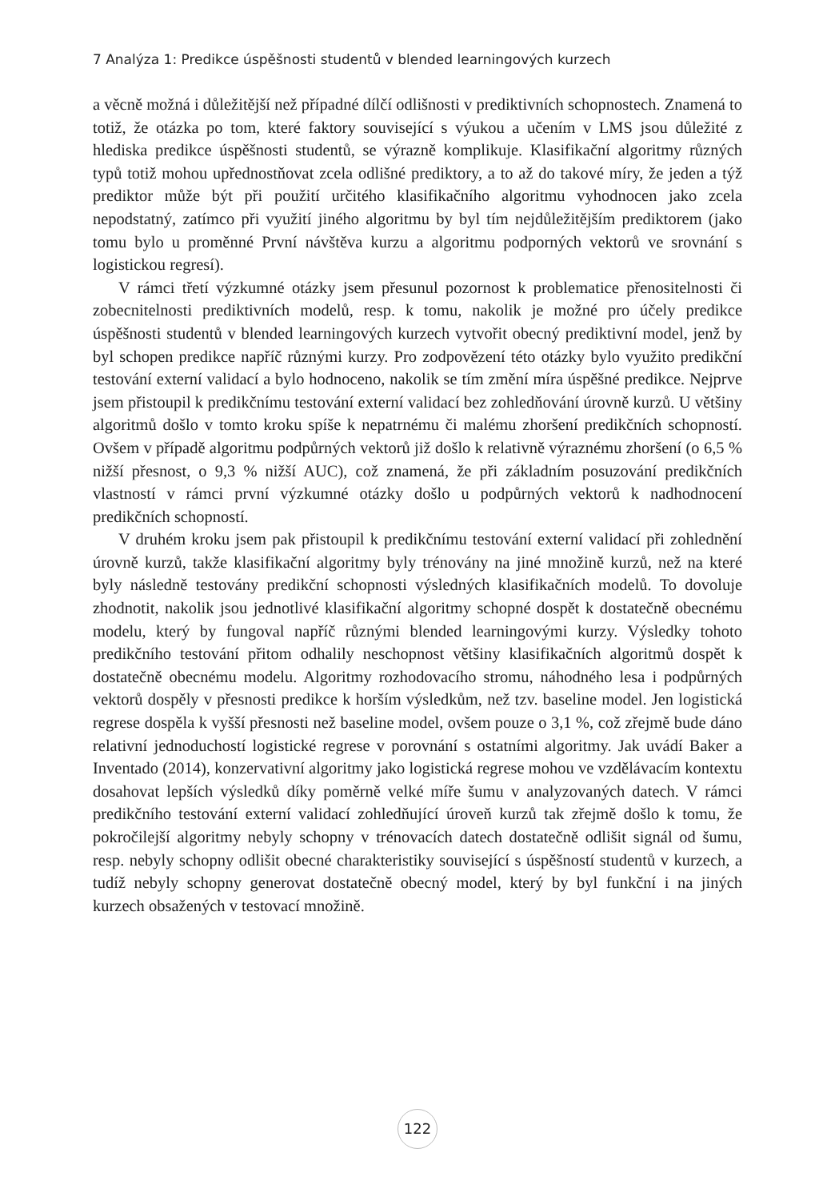7 Analýza 1: Predikce úspěšnosti studentů v blended learningových kurzech
a věcně možná i důležitější než případné dílčí odlišnosti v prediktivních schopnostech. Znamená to totiž, že otázka po tom, které faktory související s výukou a učením v LMS jsou důležité z hlediska predikce úspěšnosti studentů, se výrazně komplikuje. Klasifikační algoritmy různých typů totiž mohou upřednostňovat zcela odlišné prediktory, a to až do takové míry, že jeden a týž prediktor může být při použití určitého klasifikačního algoritmu vyhodnocen jako zcela nepodstatný, zatímco při využití jiného algoritmu by byl tím nejdůležitějším prediktorem (jako tomu bylo u proměnné První návštěva kurzu a algoritmu podporných vektorů ve srovnání s logistickou regresí).
V rámci třetí výzkumné otázky jsem přesunul pozornost k problematice přenositelnosti či zobecnitelnosti prediktivních modelů, resp. k tomu, nakolik je možné pro účely predikce úspěšnosti studentů v blended learningových kurzech vytvořit obecný prediktivní model, jenž by byl schopen predikce napříč různými kurzy. Pro zodpovězení této otázky bylo využito predikční testování externí validací a bylo hodnoceno, nakolik se tím změní míra úspěšné predikce. Nejprve jsem přistoupil k predikčnímu testování externí validací bez zohledňování úrovně kurzů. U většiny algoritmů došlo v tomto kroku spíše k nepatrnému či malému zhoršení predikčních schopností. Ovšem v případě algoritmu podpůrných vektorů již došlo k relativně výraznému zhoršení (o 6,5 % nižší přesnost, o 9,3 % nižší AUC), což znamená, že při základním posuzování predikčních vlastností v rámci první výzkumné otázky došlo u podpůrných vektorů k nadhodnocení predikčních schopností.
V druhém kroku jsem pak přistoupil k predikčnímu testování externí validací při zohlednění úrovně kurzů, takže klasifikační algoritmy byly trénovány na jiné množině kurzů, než na které byly následně testovány predikční schopnosti výsledných klasifikačních modelů. To dovoluje zhodnotit, nakolik jsou jednotlivé klasifikační algoritmy schopné dospět k dostatečně obecnému modelu, který by fungoval napříč různými blended learningovými kurzy. Výsledky tohoto predikčního testování přitom odhalily neschopnost většiny klasifikačních algoritmů dospět k dostatečně obecnému modelu. Algoritmy rozhodovacího stromu, náhodného lesa i podpůrných vektorů dospěly v přesnosti predikce k horším výsledkům, než tzv. baseline model. Jen logistická regrese dospěla k vyšší přesnosti než baseline model, ovšem pouze o 3,1 %, což zřejmě bude dáno relativní jednoduchostí logistické regrese v porovnání s ostatními algoritmy. Jak uvádí Baker a Inventado (2014), konzervativní algoritmy jako logistická regrese mohou ve vzdělávacím kontextu dosahovat lepších výsledků díky poměrně velké míře šumu v analyzovaných datech. V rámci predikčního testování externí validací zohledňující úroveň kurzů tak zřejmě došlo k tomu, že pokročilejší algoritmy nebyly schopny v trénovacích datech dostatečně odlišit signál od šumu, resp. nebyly schopny odlišit obecné charakteristiky související s úspěšností studentů v kurzech, a tudíž nebyly schopny generovat dostatečně obecný model, který by byl funkční i na jiných kurzech obsažených v testovací množině.
122